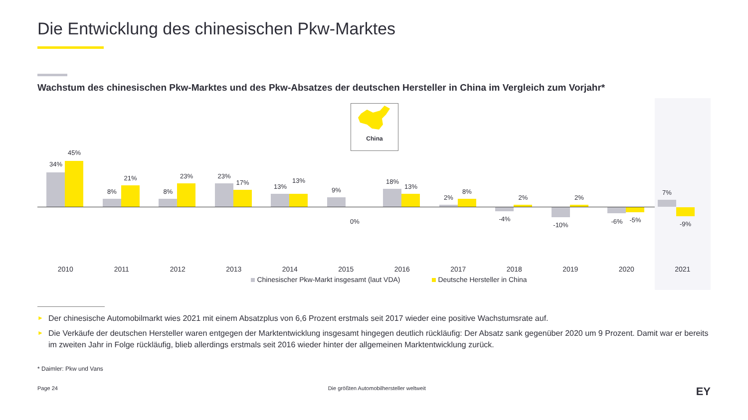Die Entwicklung des chinesischen Pkw-Marktes
Wachstum des chinesischen Pkw-Marktes und des Pkw-Absatzes der deutschen Hersteller in China im Vergleich zum Vorjahr*
China
34%
45%
2010
8%
21%
2011
8%
23%
2012
23%
17%
2013
13%
13%
2014
9%
0%
2015
18%
13%
2016
2%
8%
2017
-4%
2%
2018
-10%
2%
2019
-6% -5%
2020
7%
-9%
2021
Chinesischer Pkw-Markt insgesamt (laut VDA) Deutsche Hersteller in China
► Der chinesische Automobilmarkt wies 2021 mit einem Absatzplus von 6,6 Prozent erstmals seit 2017 wieder eine positive Wachstumsrate auf.
► Die Verkäufe der deutschen Hersteller waren entgegen der Marktentwicklung insgesamt hingegen deutlich rückläufig: Der Absatz sank gegenüber 2020 um 9 Prozent. Damit war er bereits im zweiten Jahr in Folge rückläufig, blieb allerdings erstmals seit 2016 wieder hinter der allgemeinen Marktentwicklung zurück.
* Daimler: Pkw und Vans
Page 24 Die größten Automobilhersteller weltweit EY